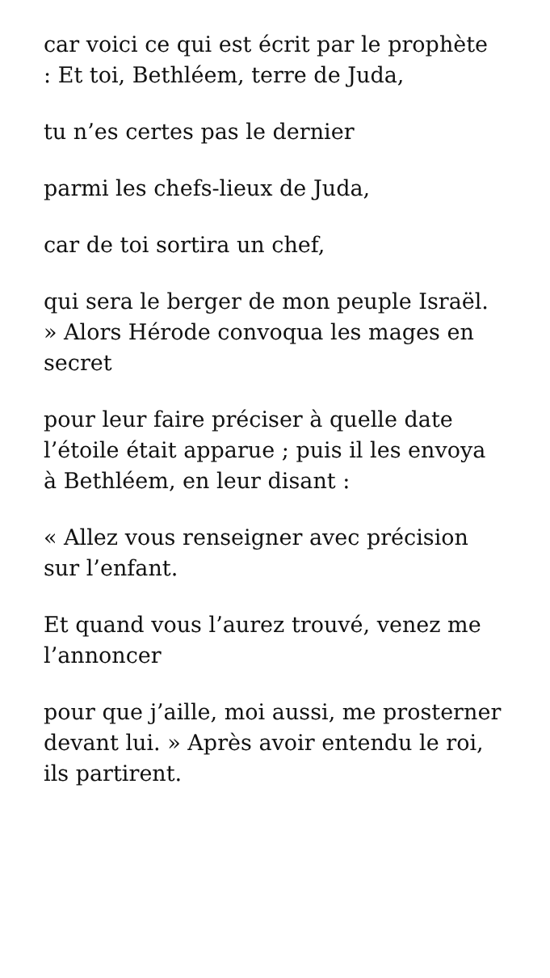car voici ce qui est écrit par le prophète : Et toi, Bethléem, terre de Juda,
tu n’es certes pas le dernier
parmi les chefs-lieux de Juda,
car de toi sortira un chef,
qui sera le berger de mon peuple Israël. » Alors Hérode convoqua les mages en secret
pour leur faire préciser à quelle date l’étoile était apparue ; puis il les envoya à Bethléem, en leur disant :
« Allez vous renseigner avec précision sur l’enfant.
Et quand vous l’aurez trouvé, venez me l’annoncer
pour que j’aille, moi aussi, me prosterner devant lui. » Après avoir entendu le roi, ils partirent.